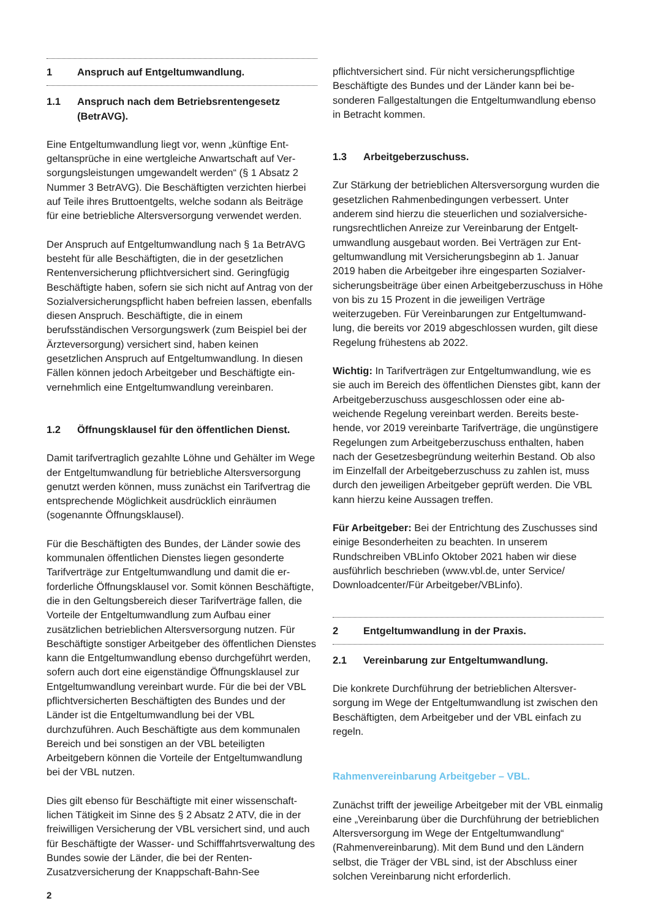1 Anspruch auf Entgeltumwandlung.
1.1 Anspruch nach dem Betriebsrentengesetz (BetrAVG).
Eine Entgeltumwandlung liegt vor, wenn „künftige Ent­geltansprüche in eine wertgleiche Anwartschaft auf Ver­sorgungsleistungen umgewandelt werden“ (§ 1 Absatz 2 Nummer 3 BetrAVG). Die Beschäftigten verzichten hierbei auf Teile ihres Bruttoentgelts, welche sodann als Beiträge für eine betriebliche Altersversorgung verwendet werden.
Der Anspruch auf Entgeltumwandlung nach § 1a BetrAVG besteht für alle Beschäftigten, die in der gesetzlichen Rentenversicherung pflichtversichert sind. Geringfügig Beschäftigte haben, sofern sie sich nicht auf Antrag von der Sozialversicherungspflicht haben befreien lassen, ebenfalls diesen Anspruch. Beschäftigte, die in einem berufsständischen Versorgungswerk (zum Beispiel bei der Ärzteversorgung) versichert sind, haben keinen gesetzlichen Anspruch auf Entgeltumwandlung. In diesen Fällen können jedoch Arbeitgeber und Beschäftigte ein­vernehmlich eine Entgeltumwandlung vereinbaren.
1.2 Öffnungsklausel für den öffentlichen Dienst.
Damit tarifvertraglich gezahlte Löhne und Gehälter im Wege der Entgeltumwandlung für betriebliche Alters­versorgung genutzt werden können, muss zunächst ein Tarifvertrag die entsprechende Möglichkeit ausdrücklich einräumen (sogenannte Öffnungsklausel).
Für die Beschäftigten des Bundes, der Länder sowie des kommunalen öffentlichen Dienstes liegen gesonderte Tarifverträge zur Entgeltumwandlung und damit die er­forderliche Öffnungsklausel vor. Somit können Beschäf­tigte, die in den Geltungsbereich dieser Tarifverträge fallen, die Vorteile der Entgeltumwandlung zum Aufbau einer zusätzlichen betrieblichen Altersversorgung nutzen. Für Beschäftigte sonstiger Arbeitgeber des öffentlichen Dienstes kann die Entgeltumwandlung ebenso durchge­führt werden, sofern auch dort eine eigenständige Öff­nungsklausel zur Entgeltumwandlung vereinbart wurde. Für die bei der VBL pflichtversicherten Beschäftigten des Bundes und der Länder ist die Entgeltumwandlung bei der VBL durchzuführen. Auch Beschäftigte aus dem kommunalen Bereich und bei sonstigen an der VBL beteiligten Arbeitgebern können die Vorteile der Entgelt­umwandlung bei der VBL nutzen.
Dies gilt ebenso für Beschäftigte mit einer wissenschaft­lichen Tätigkeit im Sinne des § 2 Absatz 2 ATV, die in der freiwilligen Versicherung der VBL versichert sind, und auch für Beschäftigte der Wasser- und Schifffahrts­verwaltung des Bundes sowie der Länder, die bei der Renten-Zusatzversicherung der Knappschaft-Bahn-See
pflichtversichert sind. Für nicht versicherungspflichtige Beschäftigte des Bundes und der Länder kann bei be­sonderen Fallgestaltungen die Entgeltumwandlung ebenso in Betracht kommen.
1.3 Arbeitgeberzuschuss.
Zur Stärkung der betrieblichen Altersversorgung wurden die gesetzlichen Rahmenbedingungen verbessert. Unter anderem sind hierzu die steuerlichen und sozialversiche­rungsrechtlichen Anreize zur Vereinbarung der Entgelt­umwandlung ausgebaut worden. Bei Verträgen zur Ent­geltumwandlung mit Versicherungsbeginn ab 1. Januar 2019 haben die Arbeitgeber ihre eingesparten Sozialver­sicherungsbeiträge über einen Arbeitgeberzuschuss in Höhe von bis zu 15 Prozent in die jeweiligen Verträge weiterzugeben. Für Vereinbarungen zur Entgeltumwand­lung, die bereits vor 2019 abgeschlossen wurden, gilt diese Regelung frühestens ab 2022.
Wichtig: In Tarifverträgen zur Entgeltumwandlung, wie es sie auch im Bereich des öffentlichen Dienstes gibt, kann der Arbeitgeberzuschuss ausgeschlossen oder eine ab­weichende Regelung vereinbart werden. Bereits beste­hende, vor 2019 vereinbarte Tarifverträge, die ungünstigere Regelungen zum Arbeitgeberzuschuss enthalten, haben nach der Gesetzesbegründung weiterhin Bestand. Ob also im Einzelfall der Arbeitgeberzuschuss zu zahlen ist, muss durch den jeweiligen Arbeitgeber geprüft werden. Die VBL kann hierzu keine Aussagen treffen.
Für Arbeitgeber: Bei der Entrichtung des Zuschusses sind einige Besonderheiten zu beachten. In unserem Rundschreiben VBLinfo Oktober 2021 haben wir diese ausführlich beschrieben (www.vbl.de, unter Service/ Downloadcenter/Für Arbeitgeber/VBLinfo).
2 Entgeltumwandlung in der Praxis.
2.1 Vereinbarung zur Entgeltumwandlung.
Die konkrete Durchführung der betrieblichen Altersver­sorgung im Wege der Entgeltumwandlung ist zwischen den Beschäftigten, dem Arbeitgeber und der VBL ein­fach zu regeln.
Rahmenvereinbarung Arbeitgeber – VBL.
Zunächst trifft der jeweilige Arbeitgeber mit der VBL einmalig eine „Vereinbarung über die Durchführung der betrieblichen Altersversorgung im Wege der Entgeltum­wandlung“ (Rahmenvereinbarung). Mit dem Bund und den Ländern selbst, die Träger der VBL sind, ist der Abschluss einer solchen Vereinbarung nicht erforderlich.
2